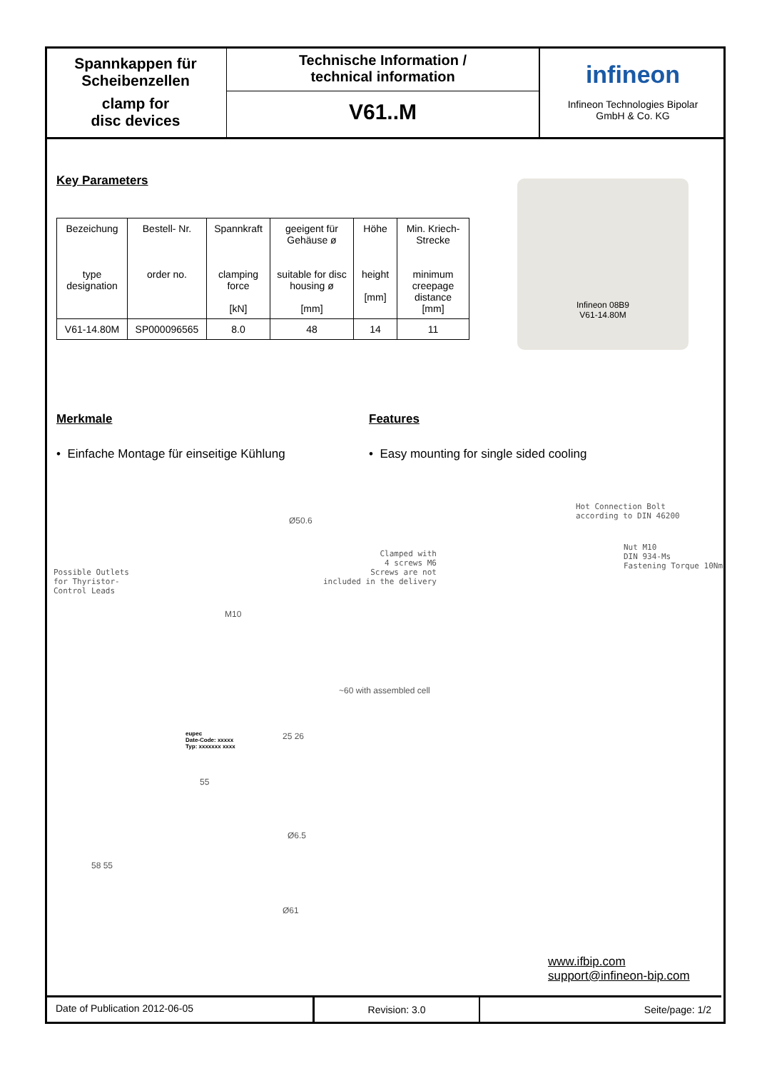Spannkappen für
Scheibenzellen
clamp for
disc devices
Technische Information /
technical information
V61..M
infineon
Infineon Technologies Bipolar
GmbH & Co. KG
Key Parameters
| Bezeichung type designation | Bestell- Nr. order no. | Spannkraft clamping force [kN] | geeigent für Gehäuse ø suitable for disc housing ø [mm] | Höhe height [mm] | Min. Kriech-Strecke minimum creepage distance [mm] |
| --- | --- | --- | --- | --- | --- |
| V61-14.80M | SP000096565 | 8.0 | 48 | 14 | 11 |
Infineon 08B9
V61-14.80M
Merkmale Features
• Einfache Montage für einseitige Kühlung
• Easy mounting for single sided cooling
Possible Outlets
for Thyristor-
Control Leads
Ø50.6
Clamped with
4 screws M6
Screws are not
included in the delivery
Hot Connection Bolt
according to DIN 46200
Nut M10
DIN 934-Ms
Fastening Torque 10Nm
M10
eupec
Date-Code: xxxxx
Typ: xxxxxxx xxxx
25 26
~60 with assembled cell
55
Ø6.5
58 55
Ø61
www.ifbip.com
support@infineon-bip.com
Date of Publication 2012-06-05
Revision: 3.0
Seite/page: 1/2